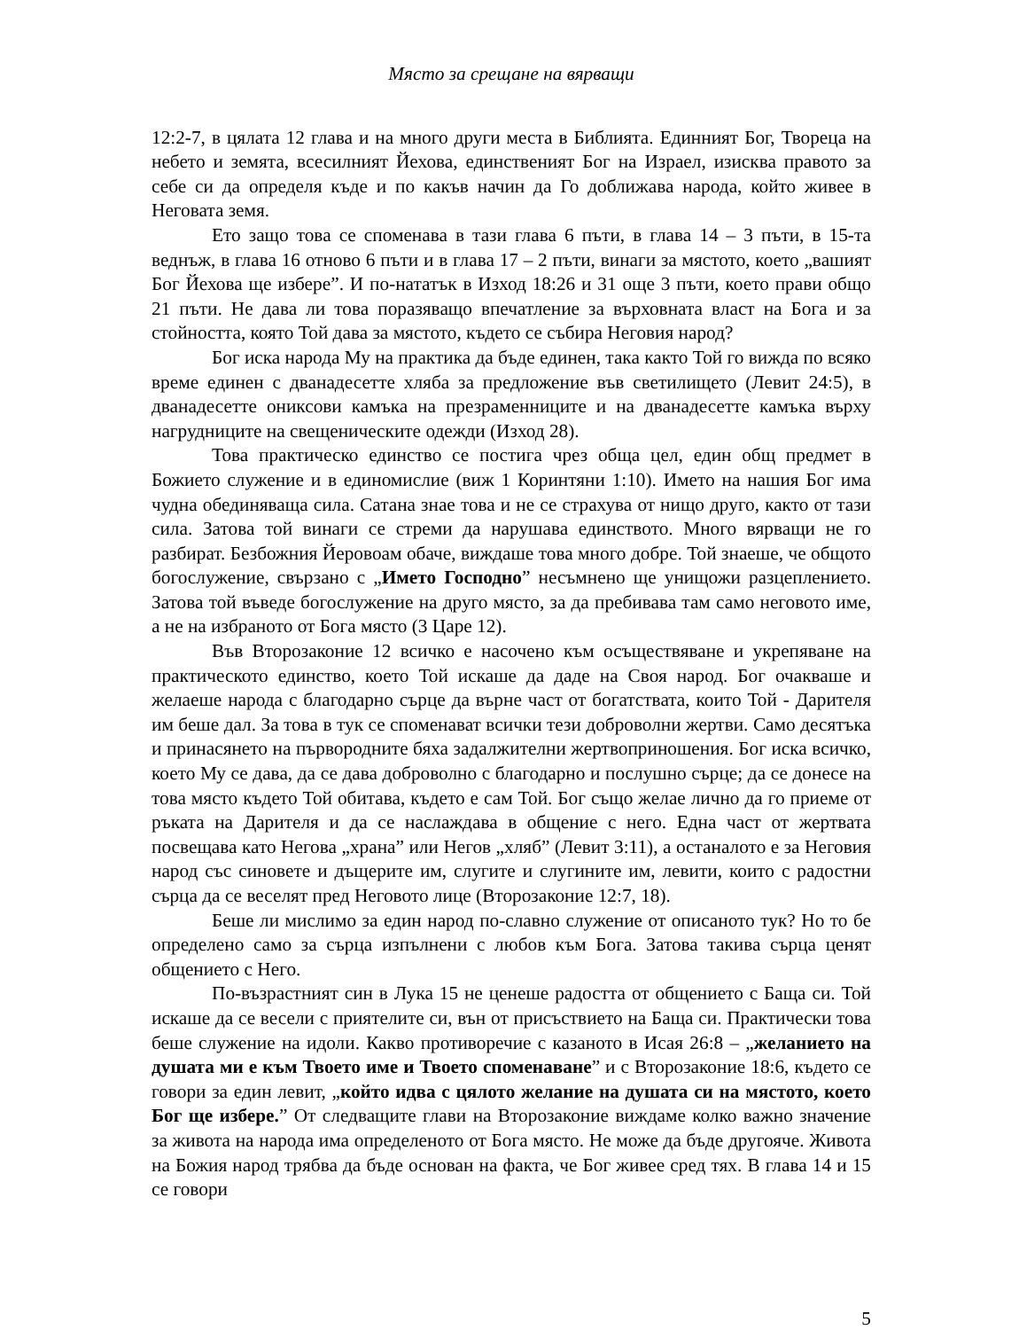Място за срещане на вярващи
12:2-7, в цялата 12 глава и на много други места в Библията. Единният Бог, Твореца на небето и земята, всесилният Йехова, единственият Бог на Израел, изисква правото за себе си да определя къде и по какъв начин да Го доближава народа, който живее в Неговата земя.
Ето защо това се споменава в тази глава 6 пъти, в глава 14 – 3 пъти, в 15-та веднъж, в глава 16 отново 6 пъти и в глава 17 – 2 пъти, винаги за мястото, което „вашият Бог Йехова ще избере”. И по-нататък в Изход 18:26 и 31 още 3 пъти, което прави общо 21 пъти. Не дава ли това поразяващо впечатление за върховната власт на Бога и за стойността, която Той дава за мястото, където се събира Неговия народ?
Бог иска народа Му на практика да бъде единен, така както Той го вижда по всяко време единен с дванадесетте хляба за предложение във светилището (Левит 24:5), в дванадесетте ониксови камъка на презраменниците и на дванадесетте камъка върху нагрудниците на свещеническите одежди (Изход 28).
Това практическо единство се постига чрез обща цел, един общ предмет в Божието служение и в единомислие (виж 1 Коринтяни 1:10). Името на нашия Бог има чудна обединяваща сила. Сатана знае това и не се страхува от нищо друго, както от тази сила. Затова той винаги се стреми да нарушава единството. Много вярващи не го разбират. Безбожния Йеровоам обаче, виждаше това много добре. Той знаеше, че общото богослужение, свързано с „Името Господно” несъмнено ще унищожи разцеплението. Затова той въведе богослужение на друго място, за да пребивава там само неговото име, а не на избраното от Бога място (3 Царе 12).
Във Второзаконие 12 всичко е насочено към осъществяване и укрепяване на практическото единство, което Той искаше да даде на Своя народ. Бог очакваше и желаеше народа с благодарно сърце да върне част от богатствата, които Той - Дарителя им беше дал. За това в тук се споменават всички тези доброволни жертви. Само десятъка и принасянето на първородните бяха задалжителни жертвоприношения. Бог иска всичко, което Му се дава, да се дава доброволно с благодарно и послушно сърце; да се донесе на това място където Той обитава, където е сам Той. Бог също желае лично да го приеме от ръката на Дарителя и да се наслаждава в общение с него. Една част от жертвата посвещава като Негова „храна” или Негов „хляб” (Левит 3:11), а останалото е за Неговия народ със синовете и дъщерите им, слугите и слугините им, левити, които с радостни сърца да се веселят пред Неговото лице (Второзаконие 12:7, 18).
Беше ли мислимо за един народ по-славно служение от описаното тук? Но то бе определено само за сърца изпълнени с любов към Бога. Затова такива сърца ценят общението с Него.
По-възрастният син в Лука 15 не ценеше радостта от общението с Баща си. Той искаше да се весели с приятелите си, вън от присъствието на Баща си. Практически това беше служение на идоли. Какво противоречие с казаното в Исая 26:8 – „желанието на душата ми е към Твоето име и Твоето споменаване” и с Второзаконие 18:6, където се говори за един левит, „който идва с цялото желание на душата си на мястото, което Бог ще избере.” От следващите глави на Второзаконие виждаме колко важно значение за живота на народа има определеното от Бога място. Не може да бъде другояче. Живота на Божия народ трябва да бъде основан на факта, че Бог живее сред тях. В глава 14 и 15 се говори
5